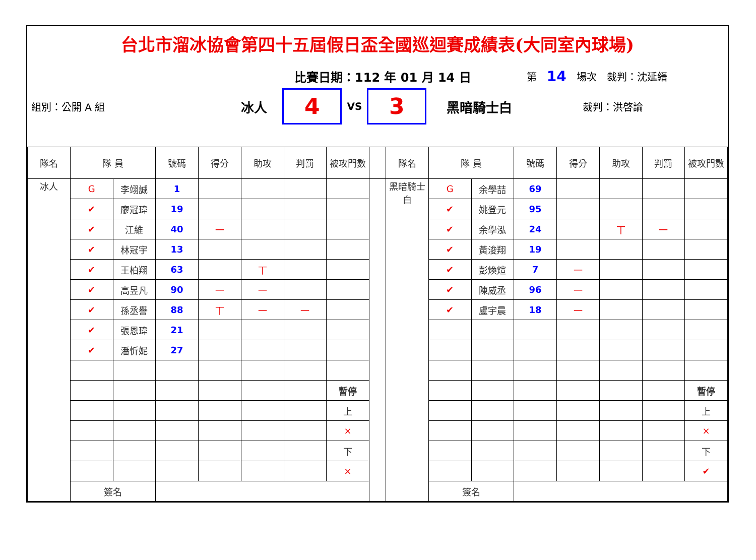台北市溜冰協會第四十五屆假日盃全國巡迴賽成績表(大同室內球場)
比賽日期：112 年 01 月 14 日 第 14 場次　裁判：沈延縉
組別：公開 A 組 冰人 4 VS 3 黑暗騎士白 裁判：洪啓論
| 隊名 | 隊 員 | | 號碼 | 得分 | 助攻 | 判罰 | 被攻門數 | | 隊名 | 隊 員 | | 號碼 | 得分 | 助攻 | 判罰 | 被攻門數 |
| --- | --- | --- | --- | --- | --- | --- | --- | --- | --- | --- | --- | --- | --- | --- | --- | --- |
| 冰人 | G | 李翊誠 | 1 | | | | | | 黑暗騎士白 | G | 余學喆 | 69 | | | | |
| | ✔ | 廖冠瑋 | 19 | | | | | | | ✔ | 姚登元 | 95 | | | | |
| | ✔ | 江維 | 40 | 一 | | | | | | ✔ | 余學泓 | 24 | | 丅 | 一 | |
| | ✔ | 林冠宇 | 13 | | | | | | | ✔ | 黃浚翔 | 19 | | | | |
| | ✔ | 王柏翔 | 63 | | 丅 | | | | | ✔ | 彭煥煊 | 7 | 一 | | | |
| | ✔ | 高昱凡 | 90 | 一 | 一 | | | | | ✔ | 陳威丞 | 96 | 一 | | | |
| | ✔ | 孫丞譽 | 88 | 丅 | 一 | 一 | | | | ✔ | 盧宇晨 | 18 | 一 | | | |
| | ✔ | 張恩瑋 | 21 | | | | | | | | | | | | | |
| | ✔ | 潘忻妮 | 27 | | | | | | | | | | | | | |
| | | | | | | | 暫停 | | | | | | | | | 暫停 |
| | | | | | | | 上 | | | | | | | | | 上 |
| | | | | | | | × | | | | | | | | | × |
| | | | | | | | 下 | | | | | | | | | 下 |
| | | | | | | | × | | | | | | | | | ✔ |
| | 簽名 | | | | | | | | | 簽名 | | | | | | |